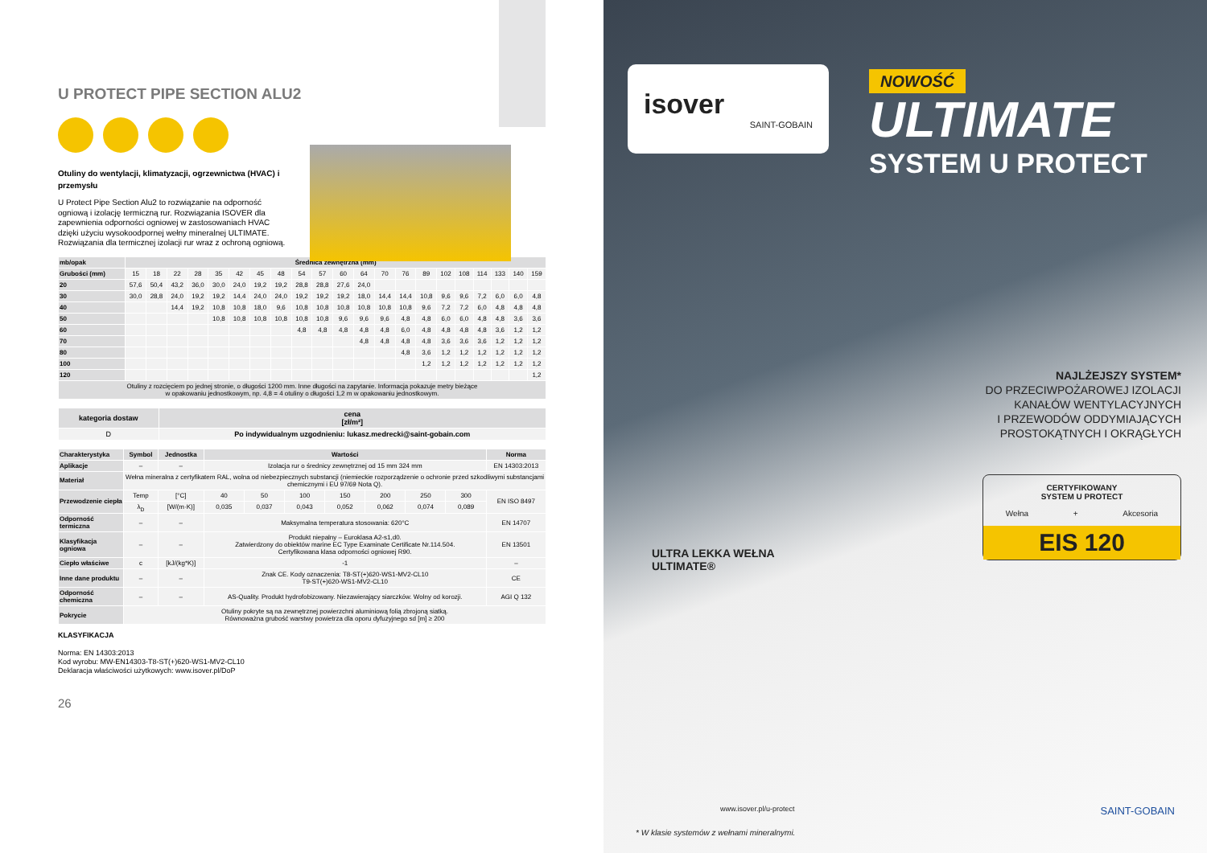U PROTECT PIPE SECTION ALU2
Otuliny do wentylacji, klimatyzacji, ogrzewnictwa (HVAC) i przemysłu
U Protect Pipe Section Alu2 to rozwiązanie na odporność ogniową i izolację termiczną rur. Rozwiązania ISOVER dla zapewnienia odporności ogniowej w zastosowaniach HVAC dzięki użyciu wysokoodpornej wełny mineralnej ULTIMATE. Rozwiązania dla termicznej izolacji rur wraz z ochroną ogniową.
| mb/opak | Średnica zewnętrzna (mm) | | | | | | | | | | | | | | | | | | | | |
| --- | --- | --- | --- | --- | --- | --- | --- | --- | --- | --- | --- | --- | --- | --- | --- | --- | --- | --- | --- | --- | --- |
| Grubości (mm) | 15 | 18 | 22 | 28 | 35 | 42 | 45 | 48 | 54 | 57 | 60 | 64 | 70 | 76 | 89 | 102 | 108 | 114 | 133 | 140 | 159 |
| 20 | 57,6 | 50,4 | 43,2 | 36,0 | 30,0 | 24,0 | 19,2 | 19,2 | 28,8 | 28,8 | 27,6 | 24,0 | | | | | | | | | |
| 30 | 30,0 | 28,8 | 24,0 | 19,2 | 19,2 | 14,4 | 24,0 | 24,0 | 19,2 | 19,2 | 19,2 | 18,0 | 14,4 | 14,4 | 10,8 | 9,6 | 9,6 | 7,2 | 6,0 | 6,0 | 4,8 |
| 40 | | | 14,4 | 19,2 | 10,8 | 10,8 | 18,0 | 9,6 | 10,8 | 10,8 | 10,8 | 10,8 | 10,8 | 10,8 | 9,6 | 7,2 | 7,2 | 6,0 | 4,8 | 4,8 | 4,8 |
| 50 | | | | | 10,8 | 10,8 | 10,8 | 10,8 | 10,8 | 10,8 | 9,6 | 9,6 | 9,6 | 4,8 | 4,8 | 6,0 | 6,0 | 4,8 | 4,8 | 3,6 | 3,6 |
| 60 | | | | | | | | | 4,8 | 4,8 | 4,8 | 4,8 | 4,8 | 6,0 | 4,8 | 4,8 | 4,8 | 4,8 | 3,6 | 1,2 | 1,2 |
| 70 | | | | | | | | | | | | 4,8 | 4,8 | 4,8 | 4,8 | 3,6 | 3,6 | 3,6 | 1,2 | 1,2 | 1,2 |
| 80 | | | | | | | | | | | | | | 4,8 | 3,6 | 1,2 | 1,2 | 1,2 | 1,2 | 1,2 | 1,2 |
| 100 | | | | | | | | | | | | | | | 1,2 | 1,2 | 1,2 | 1,2 | 1,2 | 1,2 | 1,2 |
| 120 | | | | | | | | | | | | | | | | | | | | | 1,2 |
| Otuliny z rozcięciem po jednej stronie, o długości 1200 mm. Inne długości na zapytanie. Informacja pokazuje metry bieżące w opakowaniu jednostkowym, np. 4,8 = 4 otuliny o długości 1,2 m w opakowaniu jednostkowym. | | | | | | | | | | | | | | | | | | | | | |
| kategoria dostaw | cena [zł/m²] |
| --- | --- |
| D | Po indywidualnym uzgodnieniu: lukasz.medrecki@saint-gobain.com |
| Charakterystyka | Symbol | Jednostka | Wartości | | | | | | | Norma |
| --- | --- | --- | --- | --- | --- | --- | --- | --- | --- | --- |
| Aplikacje | – | – | Izolacja rur o średnicy zewnętrznej od 15 mm 324 mm | | | | | | | EN 14303:2013 |
| Materiał | Wełna mineralna z certyfikatem RAL, wolna od niebezpiecznych substancji (niemieckie rozporządzenie o ochronie przed szkodliwymi substancjami chemicznymi i EU 97/69 Nota Q). | | | | | | | | | |
| Przewodzenie ciepła | Temp | [°C] | 40 | 50 | 100 | 150 | 200 | 250 | 300 | EN ISO 8497 |
| | λ<sub>D</sub> | [W/(m·K)] | 0,035 | 0,037 | 0,043 | 0,052 | 0,062 | 0,074 | 0,089 | |
| Odporność termiczna | – | – | Maksymalna temperatura stosowania: 620°C | | | | | | | EN 14707 |
| Klasyfikacja ogniowa | – | – | Produkt niepalny – Euroklasa A2-s1,d0. Zatwierdzony do obiektów marine EC Type Examinate Certificate Nr.114.504. Certyfikowana klasa odporności ogniowej R90. | | | | | | | EN 13501 |
| Ciepło właściwe | c | [kJ/(kg*K)] | -1 | | | | | | | – |
| Inne dane produktu | – | – | Znak CE. Kody oznaczenia: T8-ST(+)620-WS1-MV2-CL10 T9-ST(+)620-WS1-MV2-CL10 | | | | | | | CE |
| Odporność chemiczna | – | – | AS-Quality. Produkt hydrofobizowany. Niezawierający siarczków. Wolny od korozji. | | | | | | | AGI Q 132 |
| Pokrycie | Otuliny pokryte są na zewnętrznej powierzchni aluminiową folią zbrojoną siatką. Równoważna grubość warstwy powietrza dla oporu dyfuzyjnego sd [m] ≥ 200 | | | | | | | | | |
KLASYFIKACJA
Norma: EN 14303:2013
Kod wyrobu: MW-EN14303-T8-ST(+)620-WS1-MV2-CL10
Deklaracja właściwości użytkowych: www.isover.pl/DoP
26
isover
SAINT-GOBAIN
NOWOŚĆ
ULTIMATE
SYSTEM U PROTECT
NAJLŻEJSZY SYSTEM*
DO PRZECIWPOŻAROWEJ IZOLACJI
KANAŁÓW WENTYLACYJNYCH
I PRZEWODÓW ODDYMIAJĄCYCH
PROSTOKĄTNYCH I OKRĄGŁYCH
CERTYFIKOWANY
SYSTEM U PROTECT
Wełna + Akcesoria
EIS 120
ULTRA LEKKA WEŁNA
ULTIMATE®
www.isover.pl/u-protect SAINT-GOBAIN
* W klasie systemów z wełnami mineralnymi.